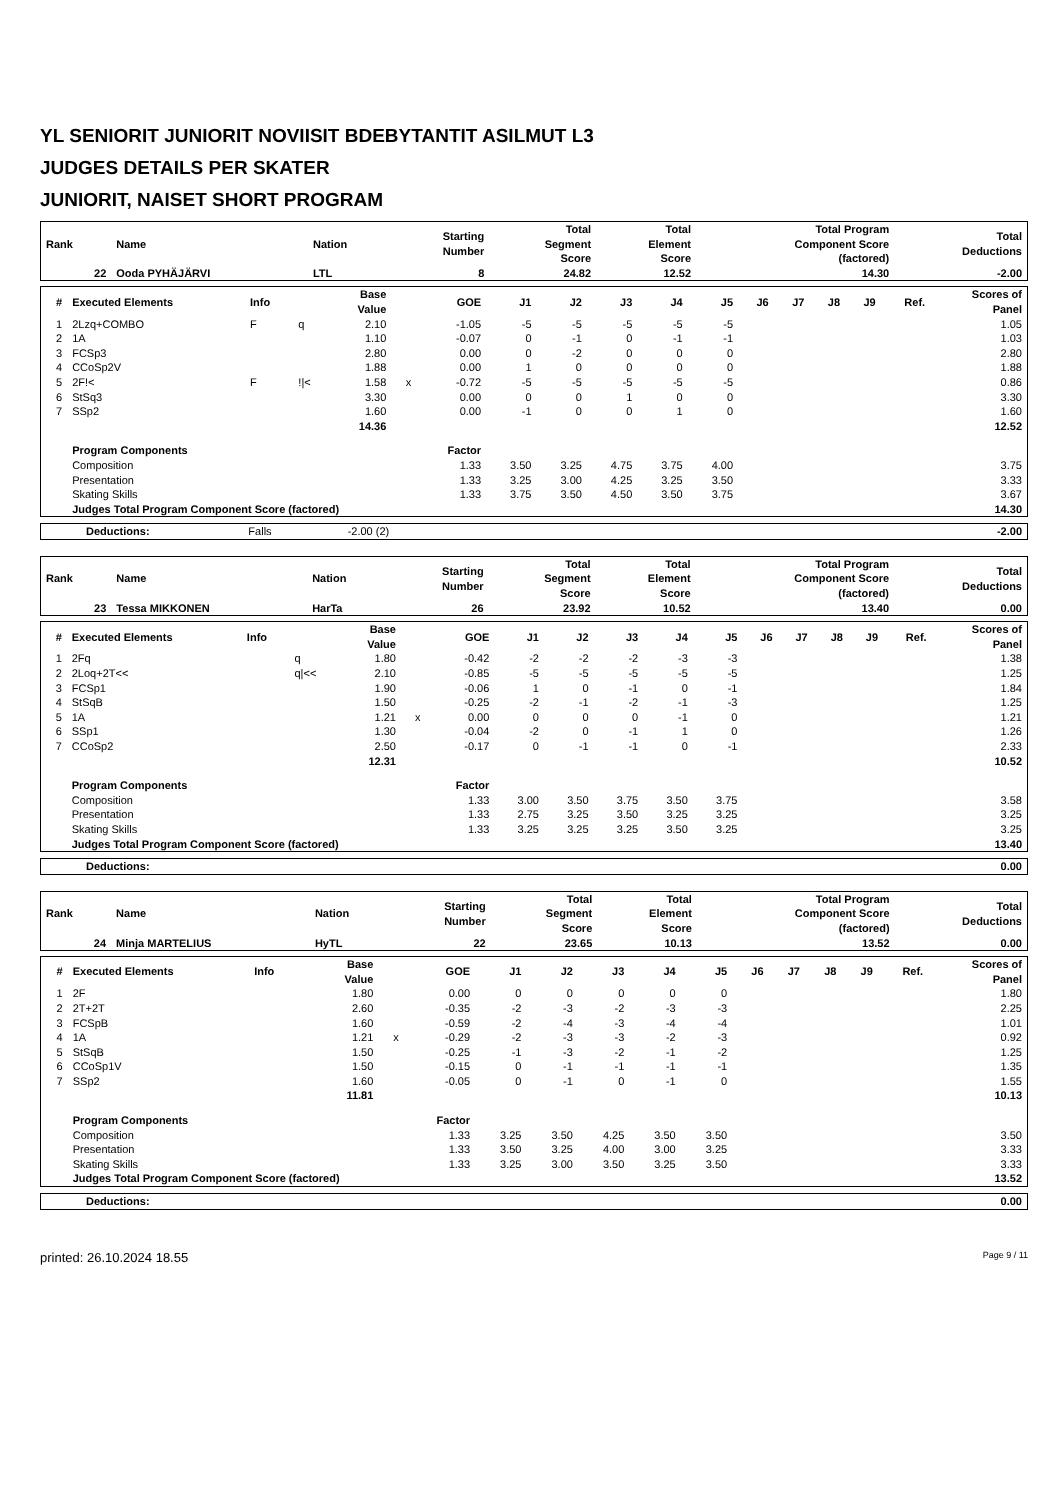YL SENIORIT JUNIORIT NOVIISIT BDEBYTANTIT ASILMUT L3
JUDGES DETAILS PER SKATER
JUNIORIT, NAISET SHORT PROGRAM
| Rank | Name | Nation | Starting Number | Total Segment Score | Total Element Score | Total Program Component Score (factored) | Total Deductions |
| --- | --- | --- | --- | --- | --- | --- | --- |
| 22 | Ooda PYHÄJÄRVI | LTL | 8 | 24.82 | 12.52 | 14.30 | -2.00 |
| # | Executed Elements | Info | | Base Value | | GOE | J1 | J2 | J3 | J4 | J5 | J6 | J7 | J8 | J9 | Ref. | Scores of Panel |
| --- | --- | --- | --- | --- | --- | --- | --- | --- | --- | --- | --- | --- | --- | --- | --- | --- | --- |
| 1 | 2Lzq+COMBO | F | q | 2.10 | | -1.05 | -5 | -5 | -5 | -5 | -5 | | | | | | 1.05 |
| 2 | 1A | | | 1.10 | | -0.07 | 0 | -1 | 0 | -1 | -1 | | | | | | 1.03 |
| 3 | FCSp3 | | | 2.80 | | 0.00 | 0 | -2 | 0 | 0 | 0 | | | | | | 2.80 |
| 4 | CCoSp2V | | | 1.88 | | 0.00 | 1 | 0 | 0 | 0 | 0 | | | | | | 1.88 |
| 5 | 2F!< | F | !/< | 1.58 | x | -0.72 | -5 | -5 | -5 | -5 | -5 | | | | | | 0.86 |
| 6 | StSq3 | | | 3.30 | | 0.00 | 0 | 0 | 1 | 0 | 0 | | | | | | 3.30 |
| 7 | SSp2 | | | 1.60 | | 0.00 | -1 | 0 | 0 | 1 | 0 | | | | | | 1.60 |
| | | | | 14.36 | | | | | | | | | | | | | 12.52 |
| | Program Components | | | | | Factor | | | | | | | | | | | |
| | Composition | | | | | 1.33 | 3.50 | 3.25 | 4.75 | 3.75 | 4.00 | | | | | | 3.75 |
| | Presentation | | | | | 1.33 | 3.25 | 3.00 | 4.25 | 3.25 | 3.50 | | | | | | 3.33 |
| | Skating Skills | | | | | 1.33 | 3.75 | 3.50 | 4.50 | 3.50 | 3.75 | | | | | | 3.67 |
| | Judges Total Program Component Score (factored) | | | | | | | | | | | | | | | | 14.30 |
| Deductions: | Falls | -2.00 (2) | | -2.00 |
| Rank | Name | Nation | Starting Number | Total Segment Score | Total Element Score | Total Program Component Score (factored) | Total Deductions |
| --- | --- | --- | --- | --- | --- | --- | --- |
| 23 | Tessa MIKKONEN | HarTa | 26 | 23.92 | 10.52 | 13.40 | 0.00 |
| # | Executed Elements | Info | | Base Value | | GOE | J1 | J2 | J3 | J4 | J5 | J6 | J7 | J8 | J9 | Ref. | Scores of Panel |
| --- | --- | --- | --- | --- | --- | --- | --- | --- | --- | --- | --- | --- | --- | --- | --- | --- | --- |
| 1 | 2Fq | | q | 1.80 | | -0.42 | -2 | -2 | -2 | -3 | -3 | | | | | | 1.38 |
| 2 | 2Loq+2T<< | | q/<< | 2.10 | | -0.85 | -5 | -5 | -5 | -5 | -5 | | | | | | 1.25 |
| 3 | FCSp1 | | | 1.90 | | -0.06 | 1 | 0 | -1 | 0 | -1 | | | | | | 1.84 |
| 4 | StSqB | | | 1.50 | | -0.25 | -2 | -1 | -2 | -1 | -3 | | | | | | 1.25 |
| 5 | 1A | | | 1.21 | x | 0.00 | 0 | 0 | 0 | -1 | 0 | | | | | | 1.21 |
| 6 | SSp1 | | | 1.30 | | -0.04 | -2 | 0 | -1 | 1 | 0 | | | | | | 1.26 |
| 7 | CCoSp2 | | | 2.50 | | -0.17 | 0 | -1 | -1 | 0 | -1 | | | | | | 2.33 |
| | | | | 12.31 | | | | | | | | | | | | | 10.52 |
| | Program Components | | | | | Factor | | | | | | | | | | | |
| | Composition | | | | | 1.33 | 3.00 | 3.50 | 3.75 | 3.50 | 3.75 | | | | | | 3.58 |
| | Presentation | | | | | 1.33 | 2.75 | 3.25 | 3.50 | 3.25 | 3.25 | | | | | | 3.25 |
| | Skating Skills | | | | | 1.33 | 3.25 | 3.25 | 3.25 | 3.50 | 3.25 | | | | | | 3.25 |
| | Judges Total Program Component Score (factored) | | | | | | | | | | | | | | | | 13.40 |
| Deductions: | | 0.00 |
| Rank | Name | Nation | Starting Number | Total Segment Score | Total Element Score | Total Program Component Score (factored) | Total Deductions |
| --- | --- | --- | --- | --- | --- | --- | --- |
| 24 | Minja MARTELIUS | HyTL | 22 | 23.65 | 10.13 | 13.52 | 0.00 |
| # | Executed Elements | Info | | Base Value | | GOE | J1 | J2 | J3 | J4 | J5 | J6 | J7 | J8 | J9 | Ref. | Scores of Panel |
| --- | --- | --- | --- | --- | --- | --- | --- | --- | --- | --- | --- | --- | --- | --- | --- | --- | --- |
| 1 | 2F | | | 1.80 | | 0.00 | 0 | 0 | 0 | 0 | 0 | | | | | | 1.80 |
| 2 | 2T+2T | | | 2.60 | | -0.35 | -2 | -3 | -2 | -3 | -3 | | | | | | 2.25 |
| 3 | FCSpB | | | 1.60 | | -0.59 | -2 | -4 | -3 | -4 | -4 | | | | | | 1.01 |
| 4 | 1A | | | 1.21 | x | -0.29 | -2 | -3 | -3 | -2 | -3 | | | | | | 0.92 |
| 5 | StSqB | | | 1.50 | | -0.25 | -1 | -3 | -2 | -1 | -2 | | | | | | 1.25 |
| 6 | CCoSp1V | | | 1.50 | | -0.15 | 0 | -1 | -1 | -1 | -1 | | | | | | 1.35 |
| 7 | SSp2 | | | 1.60 | | -0.05 | 0 | -1 | 0 | -1 | 0 | | | | | | 1.55 |
| | | | | 11.81 | | | | | | | | | | | | | 10.13 |
| | Program Components | | | | | Factor | | | | | | | | | | | |
| | Composition | | | | | 1.33 | 3.25 | 3.50 | 4.25 | 3.50 | 3.50 | | | | | | 3.50 |
| | Presentation | | | | | 1.33 | 3.50 | 3.25 | 4.00 | 3.00 | 3.25 | | | | | | 3.33 |
| | Skating Skills | | | | | 1.33 | 3.25 | 3.00 | 3.50 | 3.25 | 3.50 | | | | | | 3.33 |
| | Judges Total Program Component Score (factored) | | | | | | | | | | | | | | | | 13.52 |
| Deductions: | | 0.00 |
printed: 26.10.2024 18.55 Page 9 / 11